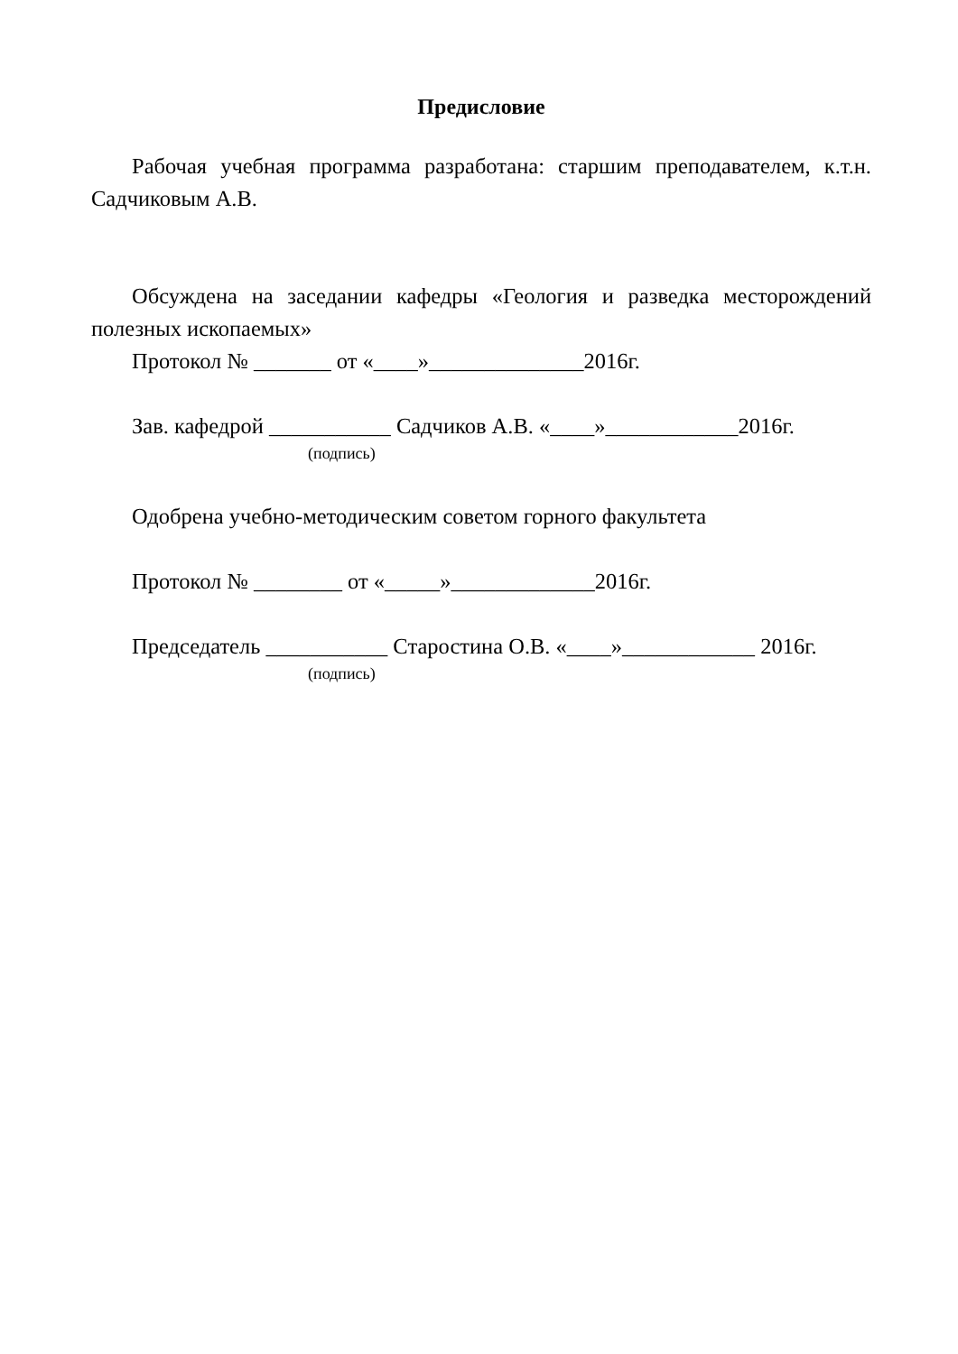Предисловие
Рабочая учебная программа разработана: старшим преподавателем, к.т.н. Садчиковым А.В.
Обсуждена на заседании кафедры «Геология и разведка месторождений полезных ископаемых»
Протокол № _______ от «____»______________2016г.
Зав. кафедрой ___________ Садчиков А.В. «____»____________2016г.
(подпись)
Одобрена учебно-методическим советом горного факультета
Протокол № ________ от «_____»_____________2016г.
Председатель ___________ Старостина О.В. «____»____________ 2016г.
(подпись)